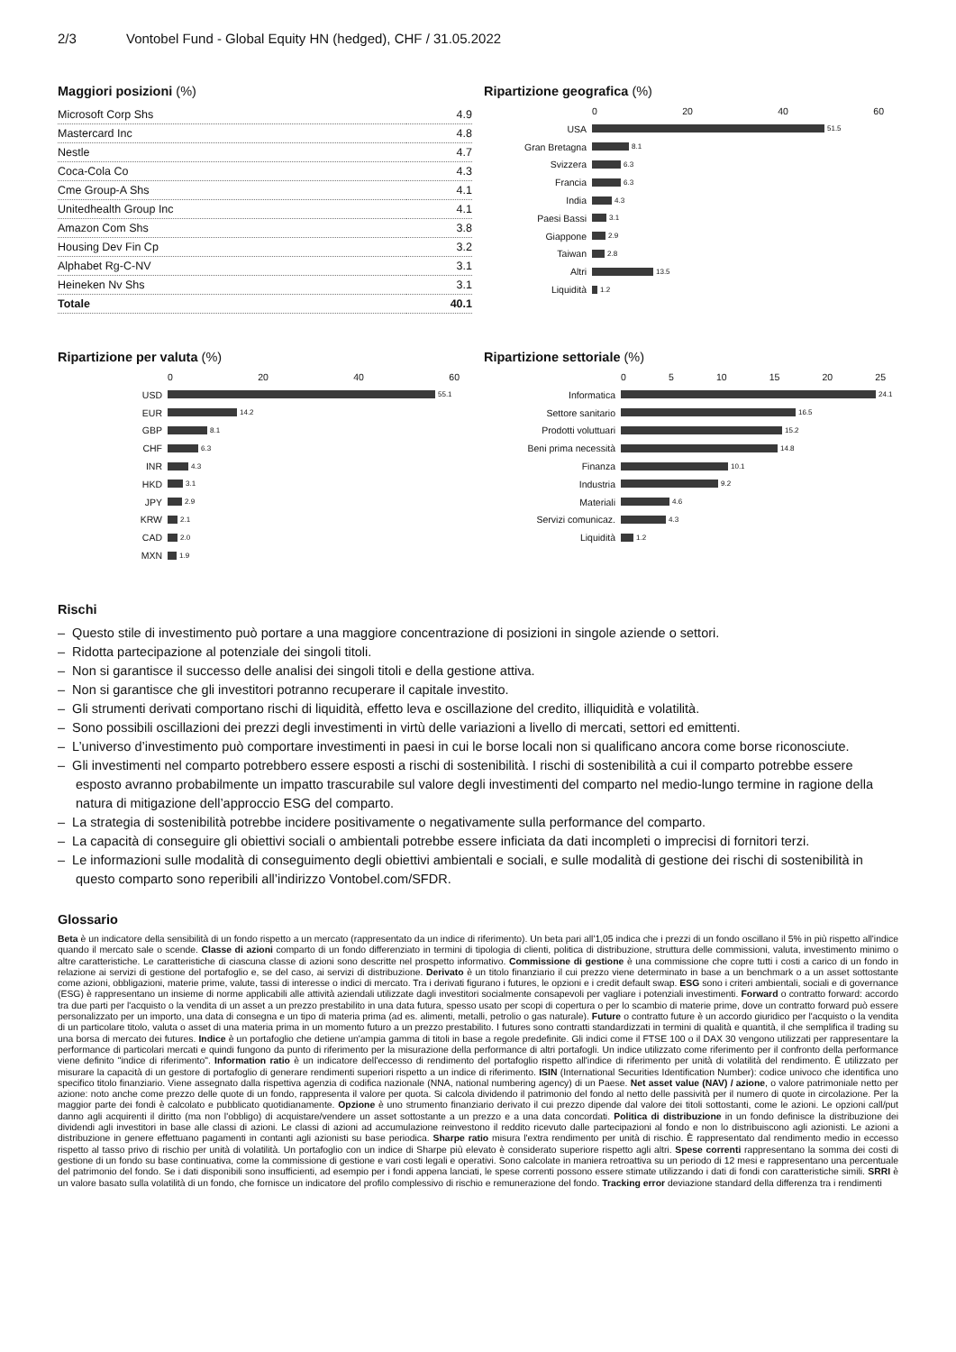2/3 Vontobel Fund - Global Equity HN (hedged), CHF / 31.05.2022
Maggiori posizioni (%)
| Microsoft Corp Shs | 4.9 |
| Mastercard Inc | 4.8 |
| Nestle | 4.7 |
| Coca-Cola Co | 4.3 |
| Cme Group-A Shs | 4.1 |
| Unitedhealth Group Inc | 4.1 |
| Amazon Com Shs | 3.8 |
| Housing Dev Fin Cp | 3.2 |
| Alphabet Rg-C-NV | 3.1 |
| Heineken Nv Shs | 3.1 |
| Totale | 40.1 |
Ripartizione geografica (%)
0 20 40 60
USA
51.5
Gran Bretagna
8.1
Svizzera
6.3
Francia
6.3
India
4.3
Paesi Bassi
3.1
Giappone
2.9
Taiwan
2.8
Altri
13.5
Liquidità
1.2
Ripartizione per valuta (%)
0 20 40 60
USD
55.1
EUR
14.2
GBP
8.1
CHF
6.3
INR
4.3
HKD
3.1
JPY
2.9
KRW
2.1
CAD
2.0
MXN
1.9
Ripartizione settoriale (%)
0 5 10 15 20 25
Informatica
24.1
Settore sanitario
16.5
Prodotti voluttuari
15.2
Beni prima necessità
14.8
Finanza
10.1
Industria
9.2
Materiali
4.6
Servizi comunicaz.
4.3
Liquidità
1.2
Rischi
– Questo stile di investimento può portare a una maggiore concentrazione di posizioni in singole aziende o settori.
– Ridotta partecipazione al potenziale dei singoli titoli.
– Non si garantisce il successo delle analisi dei singoli titoli e della gestione attiva.
– Non si garantisce che gli investitori potranno recuperare il capitale investito.
– Gli strumenti derivati comportano rischi di liquidità, effetto leva e oscillazione del credito, illiquidità e volatilità.
– Sono possibili oscillazioni dei prezzi degli investimenti in virtù delle variazioni a livello di mercati, settori ed emittenti.
– L’universo d’investimento può comportare investimenti in paesi in cui le borse locali non si qualificano ancora come borse riconosciute.
– Gli investimenti nel comparto potrebbero essere esposti a rischi di sostenibilità. I rischi di sostenibilità a cui il comparto potrebbe essere esposto avranno probabilmente un impatto trascurabile sul valore degli investimenti del comparto nel medio-lungo termine in ragione della natura di mitigazione dell’approccio ESG del comparto.
– La strategia di sostenibilità potrebbe incidere positivamente o negativamente sulla performance del comparto.
– La capacità di conseguire gli obiettivi sociali o ambientali potrebbe essere inficiata da dati incompleti o imprecisi di fornitori terzi.
– Le informazioni sulle modalità di conseguimento degli obiettivi ambientali e sociali, e sulle modalità di gestione dei rischi di sostenibilità in questo comparto sono reperibili all’indirizzo Vontobel.com/SFDR.
Glossario
Beta è un indicatore della sensibilità di un fondo rispetto a un mercato (rappresentato da un indice di riferimento). Un beta pari all'1,05 indica che i prezzi di un fondo oscillano il 5% in più rispetto all'indice quando il mercato sale o scende. Classe di azioni comparto di un fondo differenziato in termini di tipologia di clienti, politica di distribuzione, struttura delle commissioni, valuta, investimento minimo o altre caratteristiche. Le caratteristiche di ciascuna classe di azioni sono descritte nel prospetto informativo. Commissione di gestione è una commissione che copre tutti i costi a carico di un fondo in relazione ai servizi di gestione del portafoglio e, se del caso, ai servizi di distribuzione. Derivato è un titolo finanziario il cui prezzo viene determinato in base a un benchmark o a un asset sottostante come azioni, obbligazioni, materie prime, valute, tassi di interesse o indici di mercato. Tra i derivati figurano i futures, le opzioni e i credit default swap. ESG sono i criteri ambientali, sociali e di governance (ESG) è rappresentano un insieme di norme applicabili alle attività aziendali utilizzate dagli investitori socialmente consapevoli per vagliare i potenziali investimenti. Forward o contratto forward: accordo tra due parti per l'acquisto o la vendita di un asset a un prezzo prestabilito in una data futura, spesso usato per scopi di copertura o per lo scambio di materie prime, dove un contratto forward può essere personalizzato per un importo, una data di consegna e un tipo di materia prima (ad es. alimenti, metalli, petrolio o gas naturale). Future o contratto future è un accordo giuridico per l'acquisto o la vendita di un particolare titolo, valuta o asset di una materia prima in un momento futuro a un prezzo prestabilito. I futures sono contratti standardizzati in termini di qualità e quantità, il che semplifica il trading su una borsa di mercato dei futures. Indice è un portafoglio che detiene un'ampia gamma di titoli in base a regole predefinite. Gli indici come il FTSE 100 o il DAX 30 vengono utilizzati per rappresentare la performance di particolari mercati e quindi fungono da punto di riferimento per la misurazione della performance di altri portafogli. Un indice utilizzato come riferimento per il confronto della performance viene definito "indice di riferimento". Information ratio è un indicatore dell'eccesso di rendimento del portafoglio rispetto all'indice di riferimento per unità di volatilità del rendimento. È utilizzato per misurare la capacità di un gestore di portafoglio di generare rendimenti superiori rispetto a un indice di riferimento. ISIN (International Securities Identification Number): codice univoco che identifica uno specifico titolo finanziario. Viene assegnato dalla rispettiva agenzia di codifica nazionale (NNA, national numbering agency) di un Paese. Net asset value (NAV) / azione, o valore patrimoniale netto per azione: noto anche come prezzo delle quote di un fondo, rappresenta il valore per quota. Si calcola dividendo il patrimonio del fondo al netto delle passività per il numero di quote in circolazione. Per la maggior parte dei fondi è calcolato e pubblicato quotidianamente. Opzione è uno strumento finanziario derivato il cui prezzo dipende dal valore dei titoli sottostanti, come le azioni. Le opzioni call/put danno agli acquirenti il diritto (ma non l'obbligo) di acquistare/vendere un asset sottostante a un prezzo e a una data concordati. Politica di distribuzione in un fondo definisce la distribuzione dei dividendi agli investitori in base alle classi di azioni. Le classi di azioni ad accumulazione reinvestono il reddito ricevuto dalle partecipazioni al fondo e non lo distribuiscono agli azionisti. Le azioni a distribuzione in genere effettuano pagamenti in contanti agli azionisti su base periodica. Sharpe ratio misura l'extra rendimento per unità di rischio. È rappresentato dal rendimento medio in eccesso rispetto al tasso privo di rischio per unità di volatilità. Un portafoglio con un indice di Sharpe più elevato è considerato superiore rispetto agli altri. Spese correnti rappresentano la somma dei costi di gestione di un fondo su base continuativa, come la commissione di gestione e vari costi legali e operativi. Sono calcolate in maniera retroattiva su un periodo di 12 mesi e rappresentano una percentuale del patrimonio del fondo. Se i dati disponibili sono insufficienti, ad esempio per i fondi appena lanciati, le spese correnti possono essere stimate utilizzando i dati di fondi con caratteristiche simili. SRRI è un valore basato sulla volatilità di un fondo, che fornisce un indicatore del profilo complessivo di rischio e remunerazione del fondo. Tracking error deviazione standard della differenza tra i rendimenti